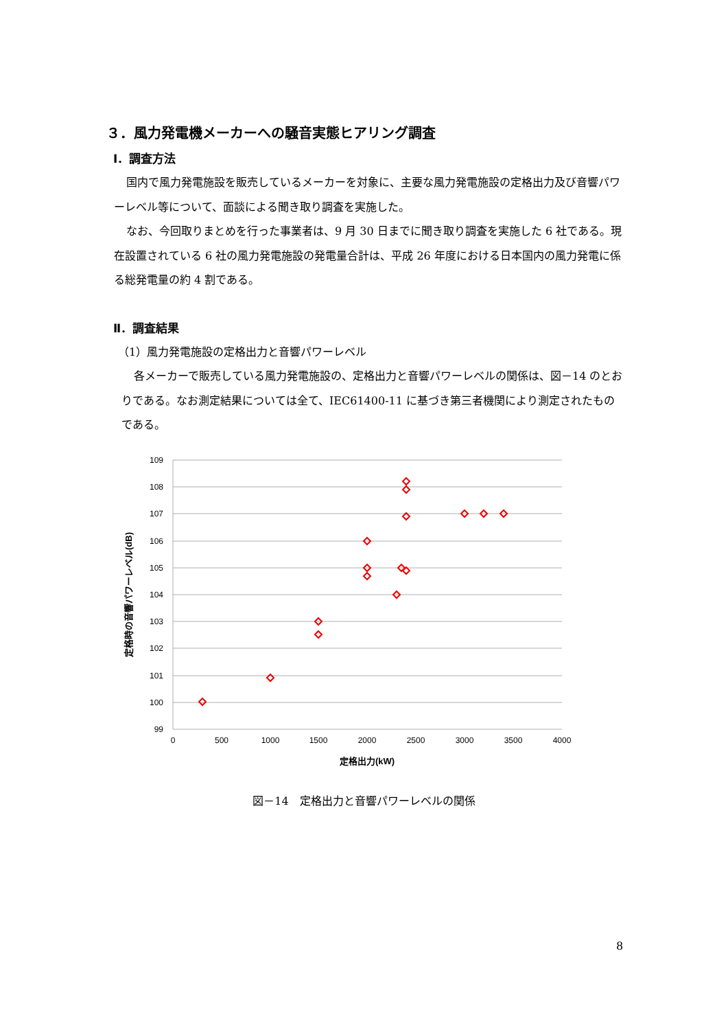３．風力発電機メーカーへの騒音実態ヒアリング調査
Ⅰ．調査方法
国内で風力発電施設を販売しているメーカーを対象に、主要な風力発電施設の定格出力及び音響パワーレベル等について、面談による聞き取り調査を実施した。
なお、今回取りまとめを行った事業者は、9 月 30 日までに聞き取り調査を実施した 6 社である。現在設置されている 6 社の風力発電施設の発電量合計は、平成 26 年度における日本国内の風力発電に係る総発電量の約 4 割である。
Ⅱ．調査結果
（1）風力発電施設の定格出力と音響パワーレベル
各メーカーで販売している風力発電施設の、定格出力と音響パワーレベルの関係は、図－14 のとおりである。なお測定結果については全て、IEC61400-11 に基づき第三者機関により測定されたものである。
109
108
107
106
105
104
103
102
101
100
99
0
500
1000
1500
2000
2500
3000
3500
4000
定格出力(kW)
定格時の音響パワーレベル(dB)
図－14　定格出力と音響パワーレベルの関係
8